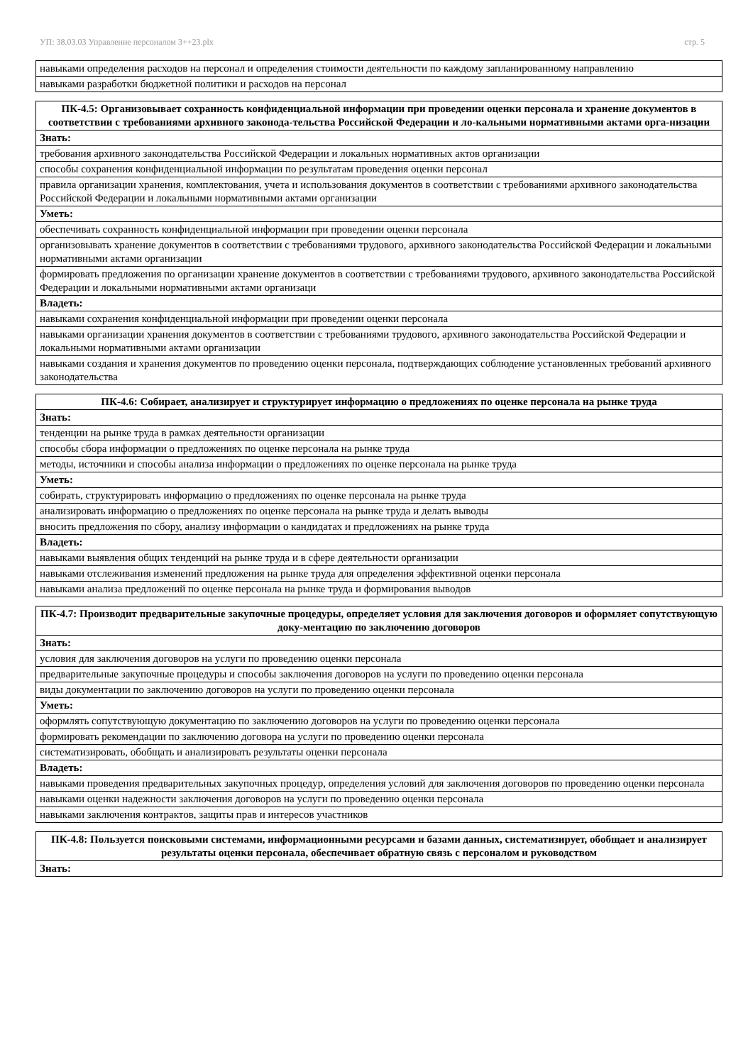УП: 38.03.03 Управление персоналом 3++23.plx стр. 5
| навыками определения расходов на персонал и определения стоимости деятельности по каждому запланированному направлению |
| навыками разработки бюджетной политики и расходов на персонал |
| ПК-4.5: Организовывает сохранность конфиденциальной информации при проведении оценки персонала и хранение документов в соответствии с требованиями архивного законода-тельства Российской Федерации и ло-кальными нормативными актами орга-низации |
| --- |
| Знать: |
| требования архивного законодательства Российской Федерации и локальных нормативных актов организации |
| способы сохранения конфиденциальной информации по результатам проведения оценки персонал |
| правила организации хранения, комплектования, учета и использования документов в соответствии с требованиями архивного законодательства Российской Федерации и локальными нормативными актами организации |
| Уметь: |
| обеспечивать сохранность конфиденциальной информации при проведении оценки персонала |
| организовывать хранение документов в соответствии с требованиями трудового, архивного законодательства Российской Федерации и локальными нормативными актами организации |
| формировать предложения по организации хранение документов в соответствии с требованиями трудового, архивного законодательства Российской Федерации и локальными нормативными актами организаци |
| Владеть: |
| навыками сохранения конфиденциальной информации при проведении оценки персонала |
| навыками организации хранения документов в соответствии с требованиями трудового, архивного законодательства Российской Федерации и локальными нормативными актами организации |
| навыками создания и хранения документов по проведению оценки персонала, подтверждающих соблюдение установленных требований архивного законодательства |
| ПК-4.6: Собирает, анализирует и структурирует информацию о предложениях по оценке персонала на рынке труда |
| --- |
| Знать: |
| тенденции на рынке труда в рамках деятельности организации |
| способы сбора информации о предложениях по оценке персонала на рынке труда |
| методы, источники и способы анализа информации о предложениях по оценке персонала на рынке труда |
| Уметь: |
| собирать, структурировать информацию о предложениях по оценке персонала на рынке труда |
| анализировать информацию о предложениях по оценке персонала на рынке труда и делать выводы |
| вносить предложения по сбору, анализу информации о кандидатах и предложениях на рынке труда |
| Владеть: |
| навыками выявления общих тенденций на рынке труда и в сфере деятельности организации |
| навыками отслеживания изменений предложения на рынке труда для определения эффективной оценки персонала |
| навыками анализа предложений по оценке персонала на рынке труда и формирования выводов |
| ПК-4.7: Производит предварительные закупочные процедуры, определяет условия для заключения договоров и оформляет сопутствующую доку-ментацию по заключению договоров |
| --- |
| Знать: |
| условия для заключения договоров на услуги по проведению оценки персонала |
| предварительные закупочные процедуры и способы заключения договоров на услуги по проведению оценки персонала |
| виды документации по заключению договоров на услуги по проведению оценки персонала |
| Уметь: |
| оформлять сопутствующую документацию по заключению договоров на услуги по проведению оценки персонала |
| формировать рекомендации по заключению договора на услуги по проведению оценки персонала |
| систематизировать, обобщать и анализировать результаты оценки персонала |
| Владеть: |
| навыками проведения предварительных закупочных процедур, определения условий для заключения договоров по проведению оценки персонала |
| навыками оценки надежности заключения договоров на услуги по проведению оценки персонала |
| навыками заключения контрактов, защиты прав и интересов участников |
| ПК-4.8: Пользуется поисковыми системами, информационными ресурсами и базами данных, систематизирует, обобщает и анализирует результаты оценки персонала, обеспечивает обратную связь с персоналом и руководством |
| --- |
| Знать: |